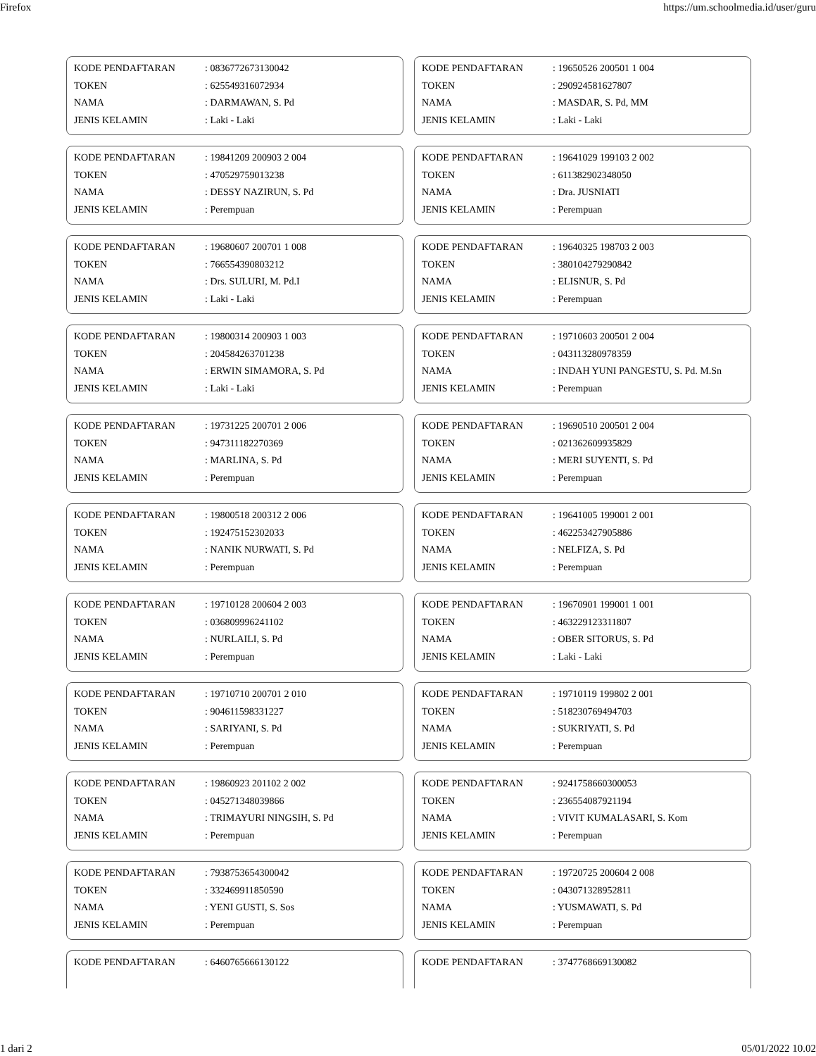Firefox https://um.schoolmedia.id/user/guru
| KODE PENDAFTARAN | : 0836772673130042 |
| TOKEN | : 625549316072934 |
| NAMA | : DARMAWAN, S. Pd |
| JENIS KELAMIN | : Laki - Laki |
| KODE PENDAFTARAN | : 19650526 200501 1 004 |
| TOKEN | : 290924581627807 |
| NAMA | : MASDAR, S. Pd, MM |
| JENIS KELAMIN | : Laki - Laki |
| KODE PENDAFTARAN | : 19841209 200903 2 004 |
| TOKEN | : 470529759013238 |
| NAMA | : DESSY NAZIRUN, S. Pd |
| JENIS KELAMIN | : Perempuan |
| KODE PENDAFTARAN | : 19641029 199103 2 002 |
| TOKEN | : 611382902348050 |
| NAMA | : Dra. JUSNIATI |
| JENIS KELAMIN | : Perempuan |
| KODE PENDAFTARAN | : 19680607 200701 1 008 |
| TOKEN | : 766554390803212 |
| NAMA | : Drs. SULURI, M. Pd.I |
| JENIS KELAMIN | : Laki - Laki |
| KODE PENDAFTARAN | : 19640325 198703 2 003 |
| TOKEN | : 380104279290842 |
| NAMA | : ELISNUR, S. Pd |
| JENIS KELAMIN | : Perempuan |
| KODE PENDAFTARAN | : 19800314 200903 1 003 |
| TOKEN | : 204584263701238 |
| NAMA | : ERWIN SIMAMORA, S. Pd |
| JENIS KELAMIN | : Laki - Laki |
| KODE PENDAFTARAN | : 19710603 200501 2 004 |
| TOKEN | : 043113280978359 |
| NAMA | : INDAH YUNI PANGESTU, S. Pd. M.Sn |
| JENIS KELAMIN | : Perempuan |
| KODE PENDAFTARAN | : 19731225 200701 2 006 |
| TOKEN | : 947311182270369 |
| NAMA | : MARLINA, S. Pd |
| JENIS KELAMIN | : Perempuan |
| KODE PENDAFTARAN | : 19690510 200501 2 004 |
| TOKEN | : 021362609935829 |
| NAMA | : MERI SUYENTI, S. Pd |
| JENIS KELAMIN | : Perempuan |
| KODE PENDAFTARAN | : 19800518 200312 2 006 |
| TOKEN | : 192475152302033 |
| NAMA | : NANIK NURWATI, S. Pd |
| JENIS KELAMIN | : Perempuan |
| KODE PENDAFTARAN | : 19641005 199001 2 001 |
| TOKEN | : 462253427905886 |
| NAMA | : NELFIZA, S. Pd |
| JENIS KELAMIN | : Perempuan |
| KODE PENDAFTARAN | : 19710128 200604 2 003 |
| TOKEN | : 036809996241102 |
| NAMA | : NURLAILI, S. Pd |
| JENIS KELAMIN | : Perempuan |
| KODE PENDAFTARAN | : 19670901 199001 1 001 |
| TOKEN | : 463229123311807 |
| NAMA | : OBER SITORUS, S. Pd |
| JENIS KELAMIN | : Laki - Laki |
| KODE PENDAFTARAN | : 19710710 200701 2 010 |
| TOKEN | : 904611598331227 |
| NAMA | : SARIYANI, S. Pd |
| JENIS KELAMIN | : Perempuan |
| KODE PENDAFTARAN | : 19710119 199802 2 001 |
| TOKEN | : 518230769494703 |
| NAMA | : SUKRIYATI, S. Pd |
| JENIS KELAMIN | : Perempuan |
| KODE PENDAFTARAN | : 19860923 201102 2 002 |
| TOKEN | : 045271348039866 |
| NAMA | : TRIMAYURI NINGSIH, S. Pd |
| JENIS KELAMIN | : Perempuan |
| KODE PENDAFTARAN | : 9241758660300053 |
| TOKEN | : 236554087921194 |
| NAMA | : VIVIT KUMALASARI, S. Kom |
| JENIS KELAMIN | : Perempuan |
| KODE PENDAFTARAN | : 7938753654300042 |
| TOKEN | : 332469911850590 |
| NAMA | : YENI GUSTI, S. Sos |
| JENIS KELAMIN | : Perempuan |
| KODE PENDAFTARAN | : 19720725 200604 2 008 |
| TOKEN | : 043071328952811 |
| NAMA | : YUSMAWATI, S. Pd |
| JENIS KELAMIN | : Perempuan |
| KODE PENDAFTARAN | : 6460765666130122 |
| KODE PENDAFTARAN | : 3747768669130082 |
1 dari 2 05/01/2022 10.02